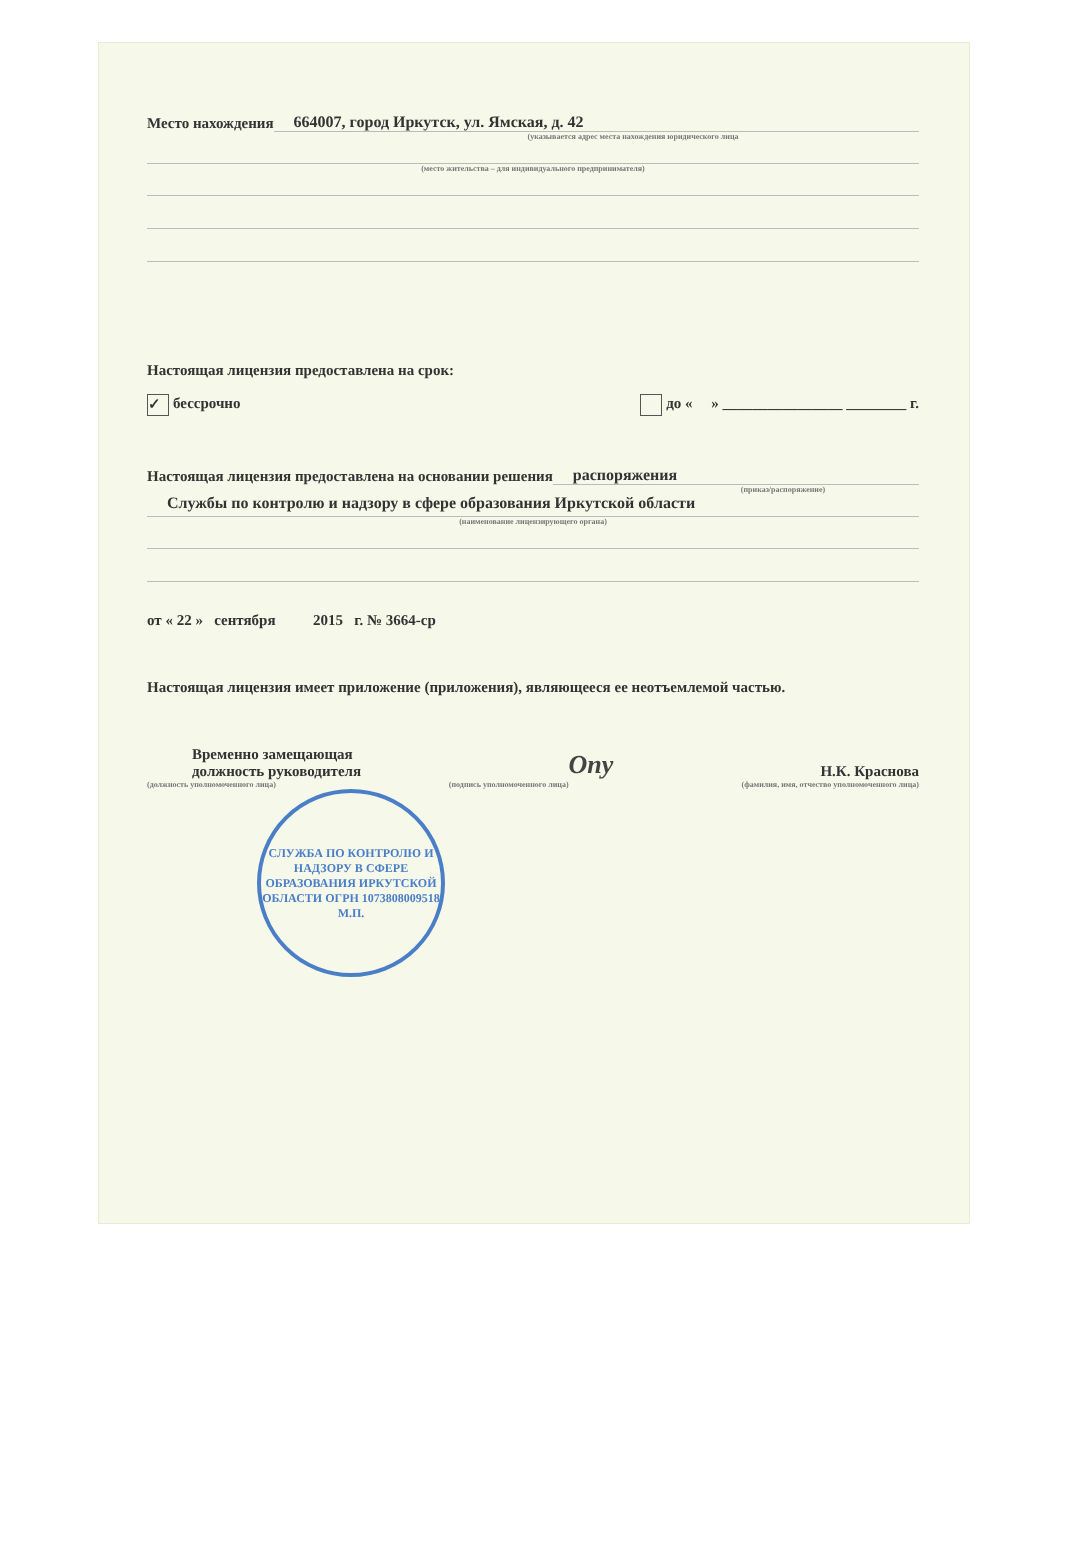Место нахождения 664007, город Иркутск, ул. Ямская, д. 42
(указывается адрес места нахождения юридического лица
(место жительства – для индивидуального предпринимателя)
Настоящая лицензия предоставлена на срок:
✓ бессрочно до « » ________________ ________ г.
Настоящая лицензия предоставлена на основании решения распоряжения
(приказ/распоряжение)
Службы по контролю и надзору в сфере образования Иркутской области
(наименование лицензирующего органа)
от « 22 » сентября 2015 г. № 3664-ср
Настоящая лицензия имеет приложение (приложения), являющееся ее неотъемлемой частью.
Временно замещающая
должность руководителя
Опу
Н.К. Краснова
(должность уполномоченного лица) (подпись уполномоченного лица) (фамилия, имя, отчество уполномоченного лица)
СЛУЖБА ПО КОНТРОЛЮ И НАДЗОРУ В СФЕРЕ ОБРАЗОВАНИЯ ИРКУТСКОЙ ОБЛАСТИ ОГРН 1073808009518
М.П.